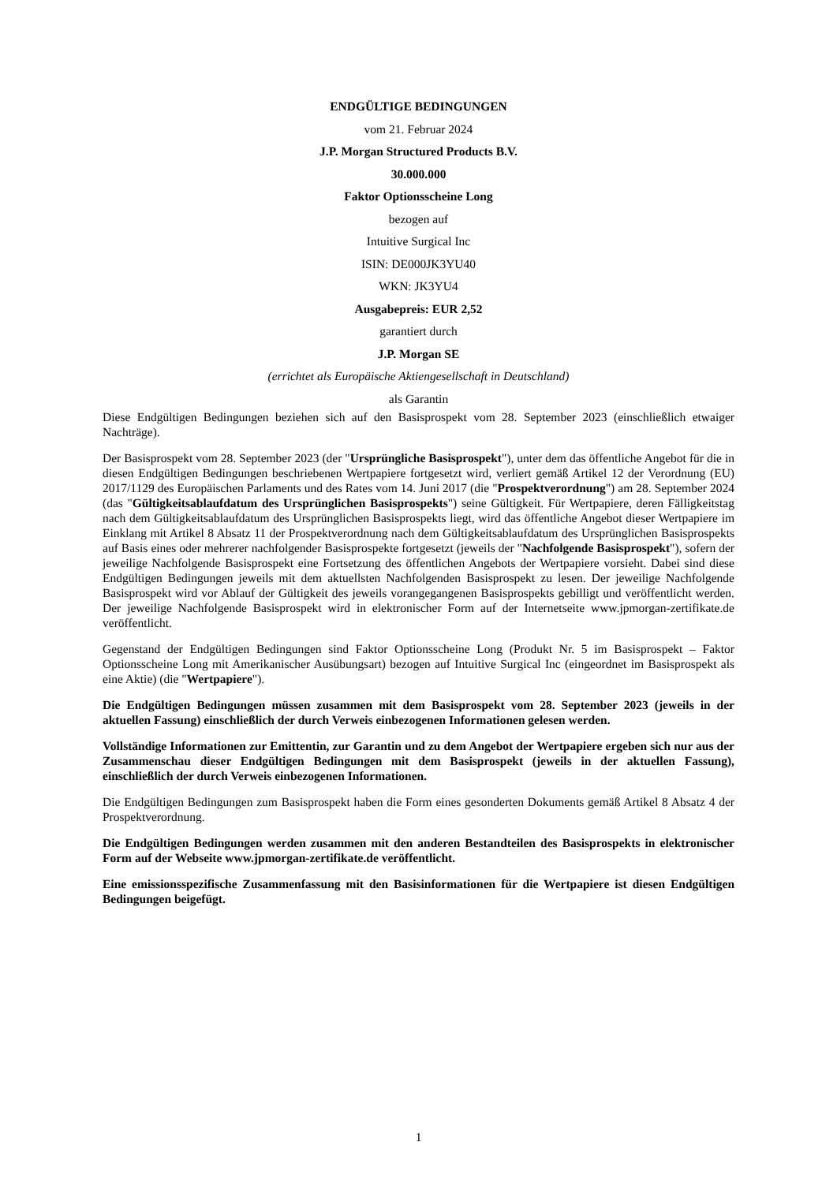ENDGÜLTIGE BEDINGUNGEN
vom 21. Februar 2024
J.P. Morgan Structured Products B.V.
30.000.000
Faktor Optionsscheine Long
bezogen auf
Intuitive Surgical Inc
ISIN: DE000JK3YU40
WKN: JK3YU4
Ausgabepreis: EUR 2,52
garantiert durch
J.P. Morgan SE
(errichtet als Europäische Aktiengesellschaft in Deutschland)
als Garantin
Diese Endgültigen Bedingungen beziehen sich auf den Basisprospekt vom 28. September 2023 (einschließlich etwaiger Nachträge).
Der Basisprospekt vom 28. September 2023 (der "Ursprüngliche Basisprospekt"), unter dem das öffentliche Angebot für die in diesen Endgültigen Bedingungen beschriebenen Wertpapiere fortgesetzt wird, verliert gemäß Artikel 12 der Verordnung (EU) 2017/1129 des Europäischen Parlaments und des Rates vom 14. Juni 2017 (die "Prospektverordnung") am 28. September 2024 (das "Gültigkeitsablaufdatum des Ursprünglichen Basisprospekts") seine Gültigkeit. Für Wertpapiere, deren Fälligkeitstag nach dem Gültigkeitsablaufdatum des Ursprünglichen Basisprospekts liegt, wird das öffentliche Angebot dieser Wertpapiere im Einklang mit Artikel 8 Absatz 11 der Prospektverordnung nach dem Gültigkeitsablaufdatum des Ursprünglichen Basisprospekts auf Basis eines oder mehrerer nachfolgender Basisprospekte fortgesetzt (jeweils der "Nachfolgende Basisprospekt"), sofern der jeweilige Nachfolgende Basisprospekt eine Fortsetzung des öffentlichen Angebots der Wertpapiere vorsieht. Dabei sind diese Endgültigen Bedingungen jeweils mit dem aktuellsten Nachfolgenden Basisprospekt zu lesen. Der jeweilige Nachfolgende Basisprospekt wird vor Ablauf der Gültigkeit des jeweils vorangegangenen Basisprospekts gebilligt und veröffentlicht werden. Der jeweilige Nachfolgende Basisprospekt wird in elektronischer Form auf der Internetseite www.jpmorgan-zertifikate.de veröffentlicht.
Gegenstand der Endgültigen Bedingungen sind Faktor Optionsscheine Long (Produkt Nr. 5 im Basisprospekt – Faktor Optionsscheine Long mit Amerikanischer Ausübungsart) bezogen auf Intuitive Surgical Inc (eingeordnet im Basisprospekt als eine Aktie) (die "Wertpapiere").
Die Endgültigen Bedingungen müssen zusammen mit dem Basisprospekt vom 28. September 2023 (jeweils in der aktuellen Fassung) einschließlich der durch Verweis einbezogenen Informationen gelesen werden.
Vollständige Informationen zur Emittentin, zur Garantin und zu dem Angebot der Wertpapiere ergeben sich nur aus der Zusammenschau dieser Endgültigen Bedingungen mit dem Basisprospekt (jeweils in der aktuellen Fassung), einschließlich der durch Verweis einbezogenen Informationen.
Die Endgültigen Bedingungen zum Basisprospekt haben die Form eines gesonderten Dokuments gemäß Artikel 8 Absatz 4 der Prospektverordnung.
Die Endgültigen Bedingungen werden zusammen mit den anderen Bestandteilen des Basisprospekts in elektronischer Form auf der Webseite www.jpmorgan-zertifikate.de veröffentlicht.
Eine emissionsspezifische Zusammenfassung mit den Basisinformationen für die Wertpapiere ist diesen Endgültigen Bedingungen beigefügt.
1